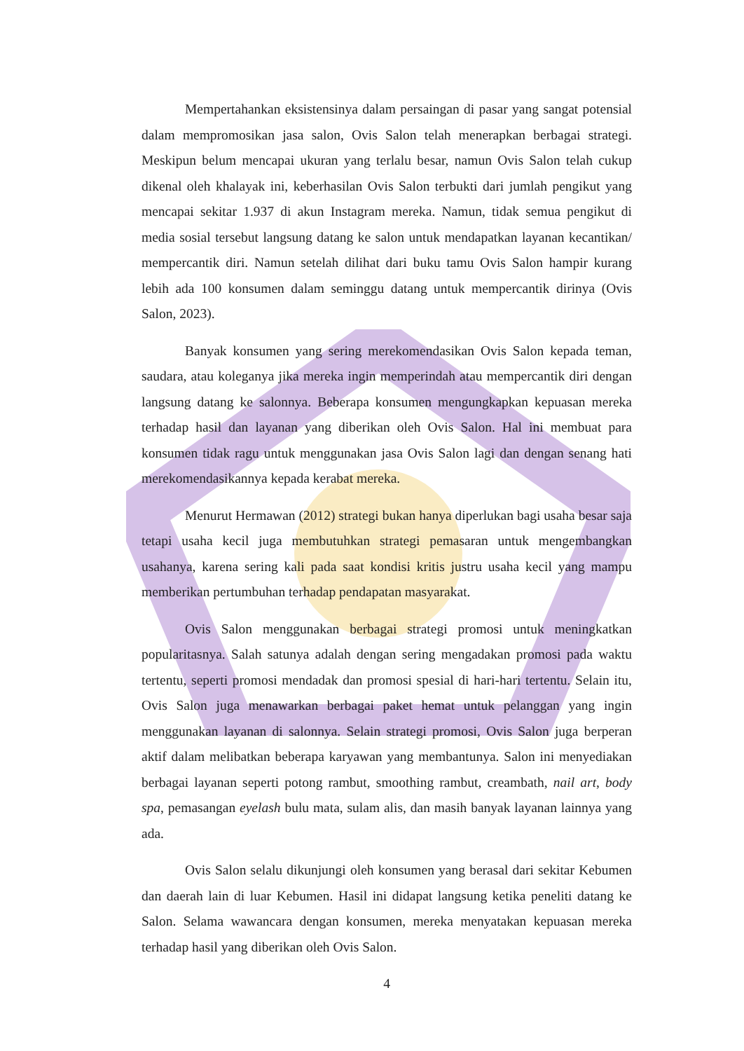Mempertahankan eksistensinya dalam persaingan di pasar yang sangat potensial dalam mempromosikan jasa salon, Ovis Salon telah menerapkan berbagai strategi. Meskipun belum mencapai ukuran yang terlalu besar, namun Ovis Salon telah cukup dikenal oleh khalayak ini, keberhasilan Ovis Salon terbukti dari jumlah pengikut yang mencapai sekitar 1.937 di akun Instagram mereka. Namun, tidak semua pengikut di media sosial tersebut langsung datang ke salon untuk mendapatkan layanan kecantikan/ mempercantik diri. Namun setelah dilihat dari buku tamu Ovis Salon hampir kurang lebih ada 100 konsumen dalam seminggu datang untuk mempercantik dirinya (Ovis Salon, 2023).
Banyak konsumen yang sering merekomendasikan Ovis Salon kepada teman, saudara, atau koleganya jika mereka ingin memperindah atau mempercantik diri dengan langsung datang ke salonnya. Beberapa konsumen mengungkapkan kepuasan mereka terhadap hasil dan layanan yang diberikan oleh Ovis Salon. Hal ini membuat para konsumen tidak ragu untuk menggunakan jasa Ovis Salon lagi dan dengan senang hati merekomendasikannya kepada kerabat mereka.
Menurut Hermawan (2012) strategi bukan hanya diperlukan bagi usaha besar saja tetapi usaha kecil juga membutuhkan strategi pemasaran untuk mengembangkan usahanya, karena sering kali pada saat kondisi kritis justru usaha kecil yang mampu memberikan pertumbuhan terhadap pendapatan masyarakat.
Ovis Salon menggunakan berbagai strategi promosi untuk meningkatkan popularitasnya. Salah satunya adalah dengan sering mengadakan promosi pada waktu tertentu, seperti promosi mendadak dan promosi spesial di hari-hari tertentu. Selain itu, Ovis Salon juga menawarkan berbagai paket hemat untuk pelanggan yang ingin menggunakan layanan di salonnya. Selain strategi promosi, Ovis Salon juga berperan aktif dalam melibatkan beberapa karyawan yang membantunya. Salon ini menyediakan berbagai layanan seperti potong rambut, smoothing rambut, creambath, nail art, body spa, pemasangan eyelash bulu mata, sulam alis, dan masih banyak layanan lainnya yang ada.
Ovis Salon selalu dikunjungi oleh konsumen yang berasal dari sekitar Kebumen dan daerah lain di luar Kebumen. Hasil ini didapat langsung ketika peneliti datang ke Salon. Selama wawancara dengan konsumen, mereka menyatakan kepuasan mereka terhadap hasil yang diberikan oleh Ovis Salon.
4